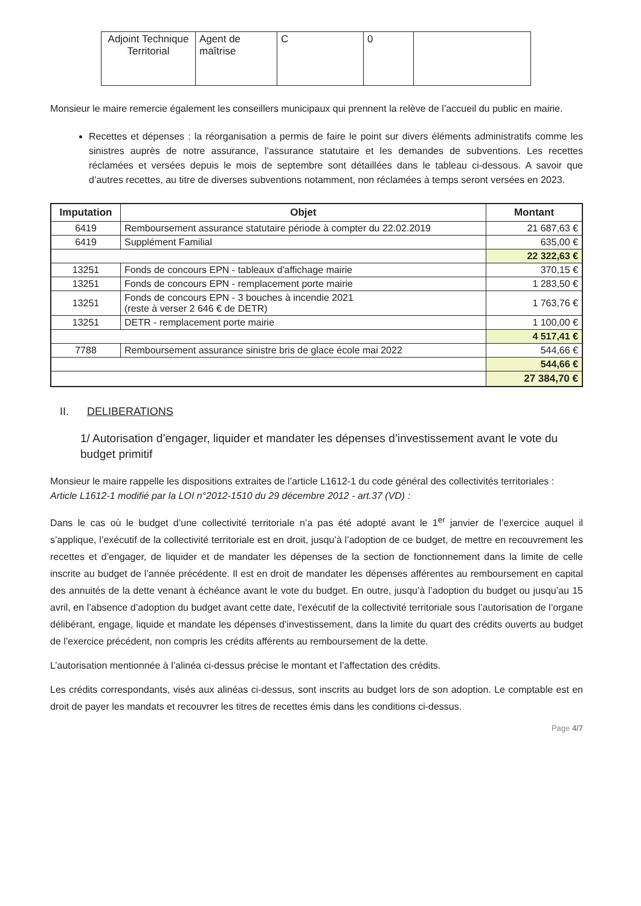| Adjoint Technique Territorial | Agent de maîtrise | C | 0 | |
Monsieur le maire remercie également les conseillers municipaux qui prennent la relève de l’accueil du public en mairie.
Recettes et dépenses : la réorganisation a permis de faire le point sur divers éléments administratifs comme les sinistres auprès de notre assurance, l’assurance statutaire et les demandes de subventions. Les recettes réclamées et versées depuis le mois de septembre sont détaillées dans le tableau ci-dessous. A savoir que d’autres recettes, au titre de diverses subventions notamment, non réclamées à temps seront versées en 2023.
| Imputation | Objet | Montant |
| --- | --- | --- |
| 6419 | Remboursement assurance statutaire période à compter du 22.02.2019 | 21 687,63 € |
| 6419 | Supplément Familial | 635,00 € |
| | | 22 322,63 € |
| 13251 | Fonds de concours EPN - tableaux d'affichage mairie | 370,15 € |
| 13251 | Fonds de concours EPN - remplacement porte mairie | 1 283,50 € |
| 13251 | Fonds de concours EPN - 3 bouches à incendie 2021 (reste à verser 2 646 € de DETR) | 1 763,76 € |
| 13251 | DETR - remplacement porte mairie | 1 100,00 € |
| | | 4 517,41 € |
| 7788 | Remboursement assurance sinistre bris de glace école mai 2022 | 544,66 € |
| | | 544,66 € |
| | | 27 384,70 € |
II. DELIBERATIONS
1/ Autorisation d’engager, liquider et mandater les dépenses d’investissement avant le vote du budget primitif
Monsieur le maire rappelle les dispositions extraites de l’article L1612-1 du code général des collectivités territoriales :
Article L1612-1 modifié par la LOI n°2012-1510 du 29 décembre 2012 - art.37 (VD) :
Dans le cas où le budget d’une collectivité territoriale n’a pas été adopté avant le 1<sup>er</sup> janvier de l’exercice auquel il s’applique, l’exécutif de la collectivité territoriale est en droit, jusqu’à l’adoption de ce budget, de mettre en recouvrement les recettes et d’engager, de liquider et de mandater les dépenses de la section de fonctionnement dans la limite de celle inscrite au budget de l’année précédente. Il est en droit de mandater les dépenses afférentes au remboursement en capital des annuités de la dette venant à échéance avant le vote du budget. En outre, jusqu’à l’adoption du budget ou jusqu’au 15 avril, en l’absence d’adoption du budget avant cette date, l’exécutif de la collectivité territoriale sous l’autorisation de l’organe délibérant, engage, liquide et mandate les dépenses d’investissement, dans la limite du quart des crédits ouverts au budget de l’exercice précédent, non compris les crédits afférents au remboursement de la dette.
L’autorisation mentionnée à l’alinéa ci-dessus précise le montant et l’affectation des crédits.
Les crédits correspondants, visés aux alinéas ci-dessus, sont inscrits au budget lors de son adoption. Le comptable est en droit de payer les mandats et recouvrer les titres de recettes émis dans les conditions ci-dessus.
Page 4/7